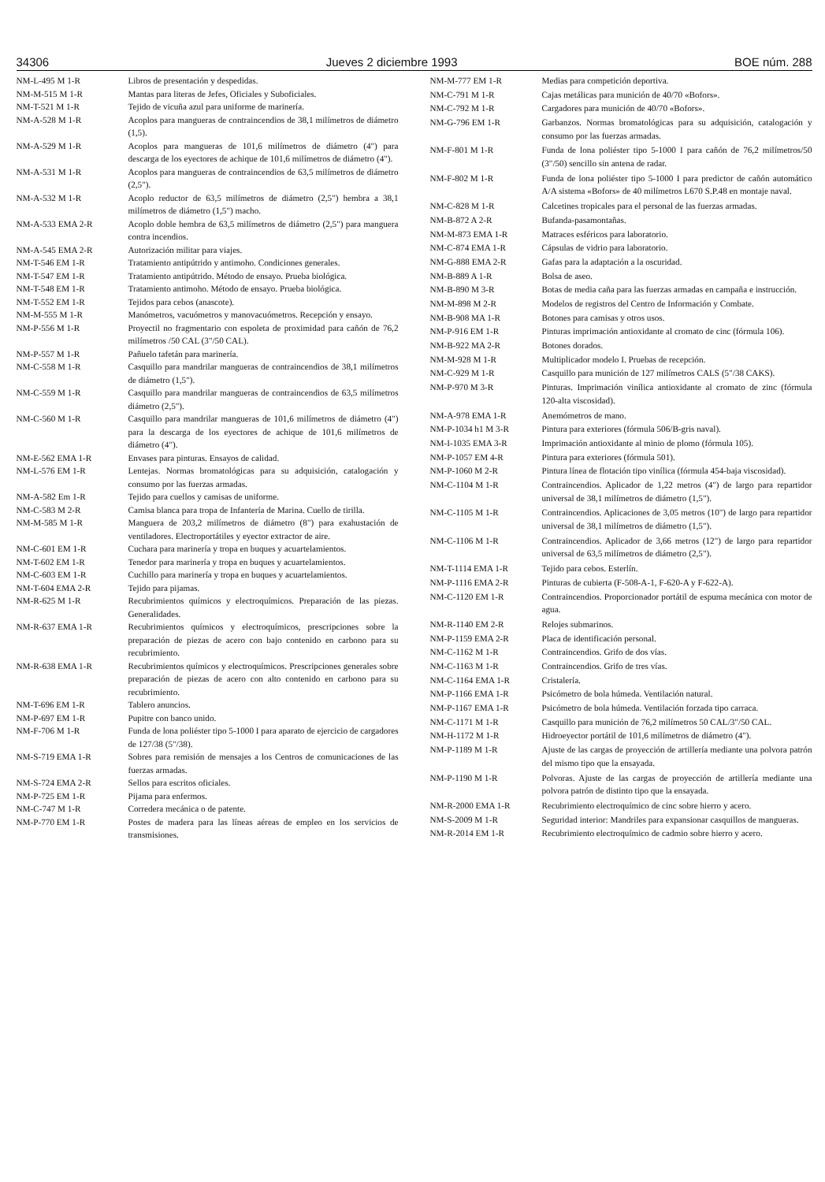34306 Jueves 2 diciembre 1993 BOE núm. 288
| NM-L-495 M 1-R | Libros de presentación y despedidas. |
| NM-M-515 M 1-R | Mantas para literas de Jefes, Oficiales y Suboficiales. |
| NM-T-521 M 1-R | Tejido de vicuña azul para uniforme de marinería. |
| NM-A-528 M 1-R | Acoplos para mangueras de contraincendios de 38,1 milímetros de diámetro (1,5). |
| NM-A-529 M 1-R | Acoplos para mangueras de 101,6 milímetros de diámetro (4") para descarga de los eyectores de achique de 101,6 milímetros de diámetro (4"). |
| NM-A-531 M 1-R | Acoplos para mangueras de contraincendios de 63,5 milímetros de diámetro (2,5"). |
| NM-A-532 M 1-R | Acoplo reductor de 63,5 milímetros de diámetro (2,5") hembra a 38,1 milímetros de diámetro (1,5") macho. |
| NM-A-533 EMA 2-R | Acoplo doble hembra de 63,5 milímetros de diámetro (2,5") para manguera contra incendios. |
| NM-A-545 EMA 2-R | Autorización militar para viajes. |
| NM-T-546 EM 1-R | Tratamiento antipútrido y antimoho. Condiciones generales. |
| NM-T-547 EM 1-R | Tratamiento antipútrido. Método de ensayo. Prueba biológica. |
| NM-T-548 EM 1-R | Tratamiento antimoho. Método de ensayo. Prueba biológica. |
| NM-T-552 EM 1-R | Tejidos para cebos (anascote). |
| NM-M-555 M 1-R | Manómetros, vacuómetros y manovacuómetros. Recepción y ensayo. |
| NM-P-556 M 1-R | Proyectil no fragmentario con espoleta de proximidad para cañón de 76,2 milímetros /50 CAL (3"/50 CAL). |
| NM-P-557 M 1-R | Pañuelo tafetán para marinería. |
| NM-C-558 M 1-R | Casquillo para mandrilar mangueras de contraincendios de 38,1 milímetros de diámetro (1,5"). |
| NM-C-559 M 1-R | Casquillo para mandrilar mangueras de contraincendios de 63,5 milímetros diámetro (2,5"). |
| NM-C-560 M 1-R | Casquillo para mandrilar mangueras de 101,6 milímetros de diámetro (4") para la descarga de los eyectores de achique de 101,6 milímetros de diámetro (4"). |
| NM-E-562 EMA 1-R | Envases para pinturas. Ensayos de calidad. |
| NM-L-576 EM 1-R | Lentejas. Normas bromatológicas para su adquisición, catalogación y consumo por las fuerzas armadas. |
| NM-A-582 Em 1-R | Tejido para cuellos y camisas de uniforme. |
| NM-C-583 M 2-R | Camisa blanca para tropa de Infantería de Marina. Cuello de tirilla. |
| NM-M-585 M 1-R | Manguera de 203,2 milímetros de diámetro (8") para exahustación de ventiladores. Electroportátiles y eyector extractor de aire. |
| NM-C-601 EM 1-R | Cuchara para marinería y tropa en buques y acuartelamientos. |
| NM-T-602 EM 1-R | Tenedor para marinería y tropa en buques y acuartelamientos. |
| NM-C-603 EM 1-R | Cuchillo para marinería y tropa en buques y acuartelamientos. |
| NM-T-604 EMA 2-R | Tejido para pijamas. |
| NM-R-625 M 1-R | Recubrimientos químicos y electroquímicos. Preparación de las piezas. Generalidades. |
| NM-R-637 EMA 1-R | Recubrimientos químicos y electroquímicos, prescripciones sobre la preparación de piezas de acero con bajo contenido en carbono para su recubrimiento. |
| NM-R-638 EMA 1-R | Recubrimientos químicos y electroquímicos. Prescripciones generales sobre preparación de piezas de acero con alto contenido en carbono para su recubrimiento. |
| NM-T-696 EM 1-R | Tablero anuncios. |
| NM-P-697 EM 1-R | Pupitre con banco unido. |
| NM-F-706 M 1-R | Funda de lona poliéster tipo 5-1000 I para aparato de ejercicio de cargadores de 127/38 (5"/38). |
| NM-S-719 EMA 1-R | Sobres para remisión de mensajes a los Centros de comunicaciones de las fuerzas armadas. |
| NM-S-724 EMA 2-R | Sellos para escritos oficiales. |
| NM-P-725 EM 1-R | Pijama para enfermos. |
| NM-C-747 M 1-R | Corredera mecánica o de patente. |
| NM-P-770 EM 1-R | Postes de madera para las líneas aéreas de empleo en los servicios de transmisiones. |
| NM-M-777 EM 1-R | Medias para competición deportiva. |
| NM-C-791 M 1-R | Cajas metálicas para munición de 40/70 «Bofors». |
| NM-C-792 M 1-R | Cargadores para munición de 40/70 «Bofors». |
| NM-G-796 EM 1-R | Garbanzos. Normas bromatológicas para su adquisición, catalogación y consumo por las fuerzas armadas. |
| NM-F-801 M 1-R | Funda de lona poliéster tipo 5-1000 I para cañón de 76,2 milímetros/50 (3"/50) sencillo sin antena de radar. |
| NM-F-802 M 1-R | Funda de lona poliéster tipo 5-1000 I para predictor de cañón automático A/A sistema «Bofors» de 40 milímetros L670 S.P.48 en montaje naval. |
| NM-C-828 M 1-R | Calcetines tropicales para el personal de las fuerzas armadas. |
| NM-B-872 A 2-R | Bufanda-pasamontañas. |
| NM-M-873 EMA 1-R | Matraces esféricos para laboratorio. |
| NM-C-874 EMA 1-R | Cápsulas de vidrio para laboratorio. |
| NM-G-888 EMA 2-R | Gafas para la adaptación a la oscuridad. |
| NM-B-889 A 1-R | Bolsa de aseo. |
| NM-B-890 M 3-R | Botas de media caña para las fuerzas armadas en campaña e instrucción. |
| NM-M-898 M 2-R | Modelos de registros del Centro de Información y Combate. |
| NM-B-908 MA 1-R | Botones para camisas y otros usos. |
| NM-P-916 EM 1-R | Pinturas imprimación antioxidante al cromato de cinc (fórmula 106). |
| NM-B-922 MA 2-R | Botones dorados. |
| NM-M-928 M 1-R | Multiplicador modelo I. Pruebas de recepción. |
| NM-C-929 M 1-R | Casquillo para munición de 127 milímetros CALS (5"/38 CAKS). |
| NM-P-970 M 3-R | Pinturas. Imprimación vinílica antioxidante al cromato de zinc (fórmula 120-alta viscosidad). |
| NM-A-978 EMA 1-R | Anemómetros de mano. |
| NM-P-1034 h1 M 3-R | Pintura para exteriores (fórmula 506/B-gris naval). |
| NM-I-1035 EMA 3-R | Imprimación antioxidante al minio de plomo (fórmula 105). |
| NM-P-1057 EM 4-R | Pintura para exteriores (fórmula 501). |
| NM-P-1060 M 2-R | Pintura línea de flotación tipo vinílica (fórmula 454-baja viscosidad). |
| NM-C-1104 M 1-R | Contraincendios. Aplicador de 1,22 metros (4") de largo para repartidor universal de 38,1 milímetros de diámetro (1,5"). |
| NM-C-1105 M 1-R | Contraincendios. Aplicaciones de 3,05 metros (10") de largo para repartidor universal de 38,1 milímetros de diámetro (1,5"). |
| NM-C-1106 M 1-R | Contraincendios. Aplicador de 3,66 metros (12") de largo para repartidor universal de 63,5 milímetros de diámetro (2,5"). |
| NM-T-1114 EMA 1-R | Tejido para cebos. Esterlín. |
| NM-P-1116 EMA 2-R | Pinturas de cubierta (F-508-A-1, F-620-A y F-622-A). |
| NM-C-1120 EM 1-R | Contraincendios. Proporcionador portátil de espuma mecánica con motor de agua. |
| NM-R-1140 EM 2-R | Relojes submarinos. |
| NM-P-1159 EMA 2-R | Placa de identificación personal. |
| NM-C-1162 M 1-R | Contraincendios. Grifo de dos vías. |
| NM-C-1163 M 1-R | Contraincendios. Grifo de tres vías. |
| NM-C-1164 EMA 1-R | Cristalería. |
| NM-P-1166 EMA 1-R | Psicómetro de bola húmeda. Ventilación natural. |
| NM-P-1167 EMA 1-R | Psicómetro de bola húmeda. Ventilación forzada tipo carraca. |
| NM-C-1171 M 1-R | Casquillo para munición de 76,2 milímetros 50 CAL/3"/50 CAL. |
| NM-H-1172 M 1-R | Hidroeyector portátil de 101,6 milímetros de diámetro (4"). |
| NM-P-1189 M 1-R | Ajuste de las cargas de proyección de artillería mediante una polvora patrón del mismo tipo que la ensayada. |
| NM-P-1190 M 1-R | Polvoras. Ajuste de las cargas de proyección de artillería mediante una polvora patrón de distinto tipo que la ensayada. |
| NM-R-2000 EMA 1-R | Recubrimiento electroquímico de cinc sobre hierro y acero. |
| NM-S-2009 M 1-R | Seguridad interior: Mandriles para expansionar casquillos de mangueras. |
| NM-R-2014 EM 1-R | Recubrimiento electroquímico de cadmio sobre hierro y acero. |